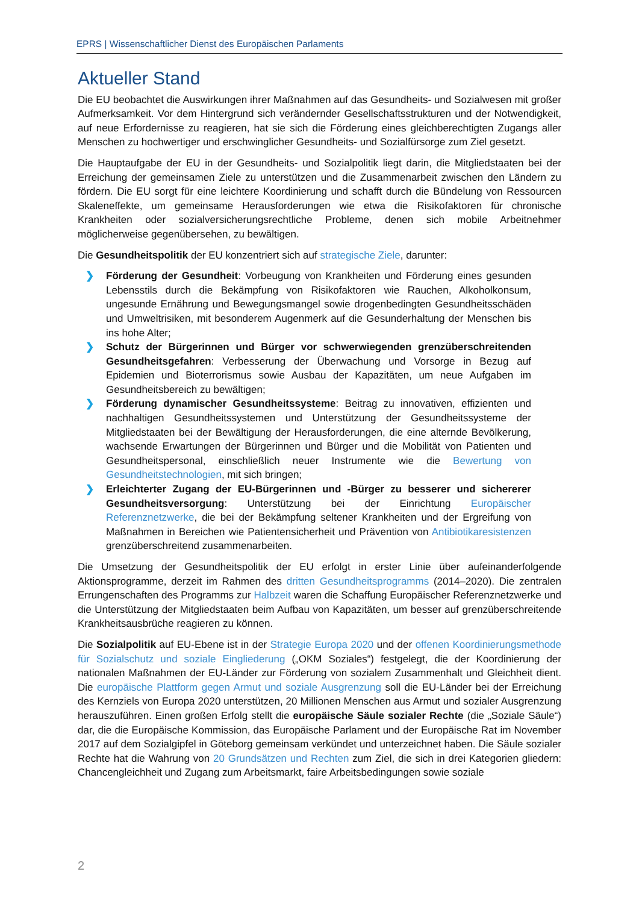EPRS | Wissenschaftlicher Dienst des Europäischen Parlaments
Aktueller Stand
Die EU beobachtet die Auswirkungen ihrer Maßnahmen auf das Gesundheits- und Sozialwesen mit großer Aufmerksamkeit. Vor dem Hintergrund sich verändernder Gesellschaftsstrukturen und der Notwendigkeit, auf neue Erfordernisse zu reagieren, hat sie sich die Förderung eines gleichberechtigten Zugangs aller Menschen zu hochwertiger und erschwinglicher Gesundheits- und Sozialfürsorge zum Ziel gesetzt.
Die Hauptaufgabe der EU in der Gesundheits- und Sozialpolitik liegt darin, die Mitgliedstaaten bei der Erreichung der gemeinsamen Ziele zu unterstützen und die Zusammenarbeit zwischen den Ländern zu fördern. Die EU sorgt für eine leichtere Koordinierung und schafft durch die Bündelung von Ressourcen Skaleneffekte, um gemeinsame Herausforderungen wie etwa die Risikofaktoren für chronische Krankheiten oder sozialversicherungsrechtliche Probleme, denen sich mobile Arbeitnehmer möglicherweise gegenübersehen, zu bewältigen.
Die Gesundheitspolitik der EU konzentriert sich auf strategische Ziele, darunter:
❯ Förderung der Gesundheit: Vorbeugung von Krankheiten und Förderung eines gesunden Lebensstils durch die Bekämpfung von Risikofaktoren wie Rauchen, Alkoholkonsum, ungesunde Ernährung und Bewegungsmangel sowie drogenbedingten Gesundheitsschäden und Umweltrisiken, mit besonderem Augenmerk auf die Gesunderhaltung der Menschen bis ins hohe Alter;
❯ Schutz der Bürgerinnen und Bürger vor schwerwiegenden grenzüberschreitenden Gesundheitsgefahren: Verbesserung der Überwachung und Vorsorge in Bezug auf Epidemien und Bioterrorismus sowie Ausbau der Kapazitäten, um neue Aufgaben im Gesundheitsbereich zu bewältigen;
❯ Förderung dynamischer Gesundheitssysteme: Beitrag zu innovativen, effizienten und nachhaltigen Gesundheitssystemen und Unterstützung der Gesundheitssysteme der Mitgliedstaaten bei der Bewältigung der Herausforderungen, die eine alternde Bevölkerung, wachsende Erwartungen der Bürgerinnen und Bürger und die Mobilität von Patienten und Gesundheitspersonal, einschließlich neuer Instrumente wie die Bewertung von Gesundheitstechnologien, mit sich bringen;
❯ Erleichterter Zugang der EU-Bürgerinnen und -Bürger zu besserer und sichererer Gesundheitsversorgung: Unterstützung bei der Einrichtung Europäischer Referenznetzwerke, die bei der Bekämpfung seltener Krankheiten und der Ergreifung von Maßnahmen in Bereichen wie Patientensicherheit und Prävention von Antibiotikaresistenzen grenzüberschreitend zusammenarbeiten.
Die Umsetzung der Gesundheitspolitik der EU erfolgt in erster Linie über aufeinanderfolgende Aktionsprogramme, derzeit im Rahmen des dritten Gesundheitsprogramms (2014–2020). Die zentralen Errungenschaften des Programms zur Halbzeit waren die Schaffung Europäischer Referenznetzwerke und die Unterstützung der Mitgliedstaaten beim Aufbau von Kapazitäten, um besser auf grenzüberschreitende Krankheitsausbrüche reagieren zu können.
Die Sozialpolitik auf EU-Ebene ist in der Strategie Europa 2020 und der offenen Koordinierungsmethode für Sozialschutz und soziale Eingliederung („OKM Soziales“) festgelegt, die der Koordinierung der nationalen Maßnahmen der EU-Länder zur Förderung von sozialem Zusammenhalt und Gleichheit dient. Die europäische Plattform gegen Armut und soziale Ausgrenzung soll die EU-Länder bei der Erreichung des Kernziels von Europa 2020 unterstützen, 20 Millionen Menschen aus Armut und sozialer Ausgrenzung herauszuführen. Einen großen Erfolg stellt die europäische Säule sozialer Rechte (die „Soziale Säule“) dar, die die Europäische Kommission, das Europäische Parlament und der Europäische Rat im November 2017 auf dem Sozialgipfel in Göteborg gemeinsam verkündet und unterzeichnet haben. Die Säule sozialer Rechte hat die Wahrung von 20 Grundsätzen und Rechten zum Ziel, die sich in drei Kategorien gliedern: Chancengleichheit und Zugang zum Arbeitsmarkt, faire Arbeitsbedingungen sowie soziale
2